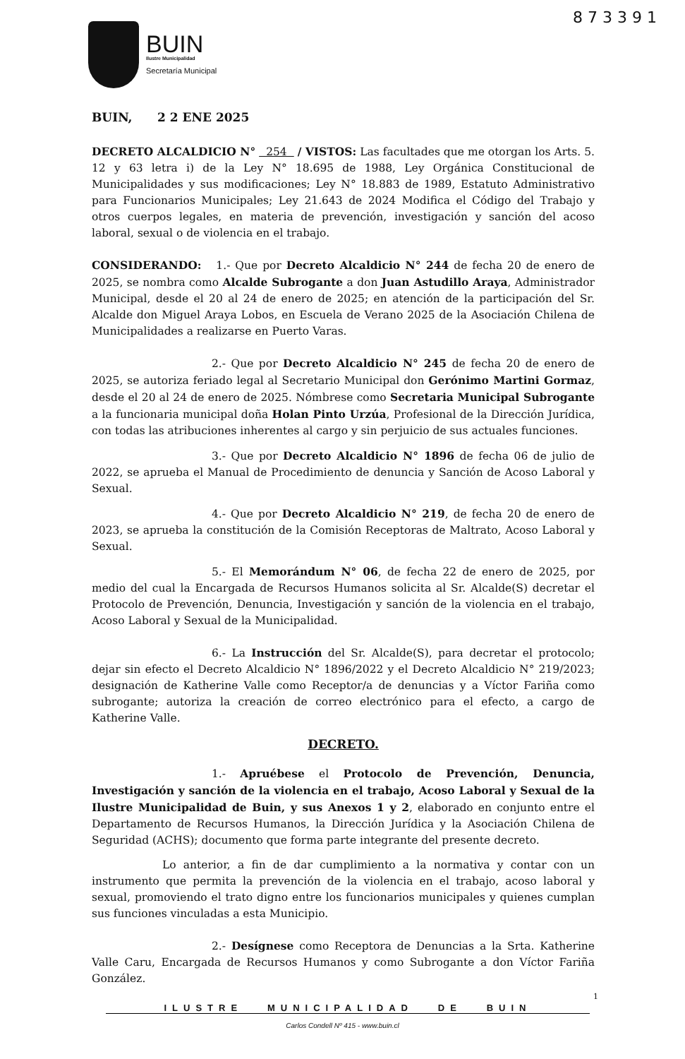8 7 3 3 9 1
BUIN
Ilustre Municipalidad
Secretaría Municipal
BUIN, 2 2 ENE 2025
DECRETO ALCALDICIO N° 254 / VISTOS: Las facultades que me otorgan los Arts. 5. 12 y 63 letra i) de la Ley N° 18.695 de 1988, Ley Orgánica Constitucional de Municipalidades y sus modificaciones; Ley N° 18.883 de 1989, Estatuto Administrativo para Funcionarios Municipales; Ley 21.643 de 2024 Modifica el Código del Trabajo y otros cuerpos legales, en materia de prevención, investigación y sanción del acoso laboral, sexual o de violencia en el trabajo.
CONSIDERANDO: 1.- Que por Decreto Alcaldicio N° 244 de fecha 20 de enero de 2025, se nombra como Alcalde Subrogante a don Juan Astudillo Araya, Administrador Municipal, desde el 20 al 24 de enero de 2025; en atención de la participación del Sr. Alcalde don Miguel Araya Lobos, en Escuela de Verano 2025 de la Asociación Chilena de Municipalidades a realizarse en Puerto Varas.
2.- Que por Decreto Alcaldicio N° 245 de fecha 20 de enero de 2025, se autoriza feriado legal al Secretario Municipal don Gerónimo Martini Gormaz, desde el 20 al 24 de enero de 2025. Nómbrese como Secretaria Municipal Subrogante a la funcionaria municipal doña Holan Pinto Urzúa, Profesional de la Dirección Jurídica, con todas las atribuciones inherentes al cargo y sin perjuicio de sus actuales funciones.
3.- Que por Decreto Alcaldicio N° 1896 de fecha 06 de julio de 2022, se aprueba el Manual de Procedimiento de denuncia y Sanción de Acoso Laboral y Sexual.
4.- Que por Decreto Alcaldicio N° 219, de fecha 20 de enero de 2023, se aprueba la constitución de la Comisión Receptoras de Maltrato, Acoso Laboral y Sexual.
5.- El Memorándum N° 06, de fecha 22 de enero de 2025, por medio del cual la Encargada de Recursos Humanos solicita al Sr. Alcalde(S) decretar el Protocolo de Prevención, Denuncia, Investigación y sanción de la violencia en el trabajo, Acoso Laboral y Sexual de la Municipalidad.
6.- La Instrucción del Sr. Alcalde(S), para decretar el protocolo; dejar sin efecto el Decreto Alcaldicio N° 1896/2022 y el Decreto Alcaldicio N° 219/2023; designación de Katherine Valle como Receptor/a de denuncias y a Víctor Fariña como subrogante; autoriza la creación de correo electrónico para el efecto, a cargo de Katherine Valle.
DECRETO.
1.- Apruébese el Protocolo de Prevención, Denuncia, Investigación y sanción de la violencia en el trabajo, Acoso Laboral y Sexual de la Ilustre Municipalidad de Buin, y sus Anexos 1 y 2, elaborado en conjunto entre el Departamento de Recursos Humanos, la Dirección Jurídica y la Asociación Chilena de Seguridad (ACHS); documento que forma parte integrante del presente decreto.
Lo anterior, a fin de dar cumplimiento a la normativa y contar con un instrumento que permita la prevención de la violencia en el trabajo, acoso laboral y sexual, promoviendo el trato digno entre los funcionarios municipales y quienes cumplan sus funciones vinculadas a esta Municipio.
2.- Desígnese como Receptora de Denuncias a la Srta. Katherine Valle Caru, Encargada de Recursos Humanos y como Subrogante a don Víctor Fariña González.
1
ILUSTRE MUNICIPALIDAD DE BUIN
Carlos Condell Nº 415 - www.buin.cl